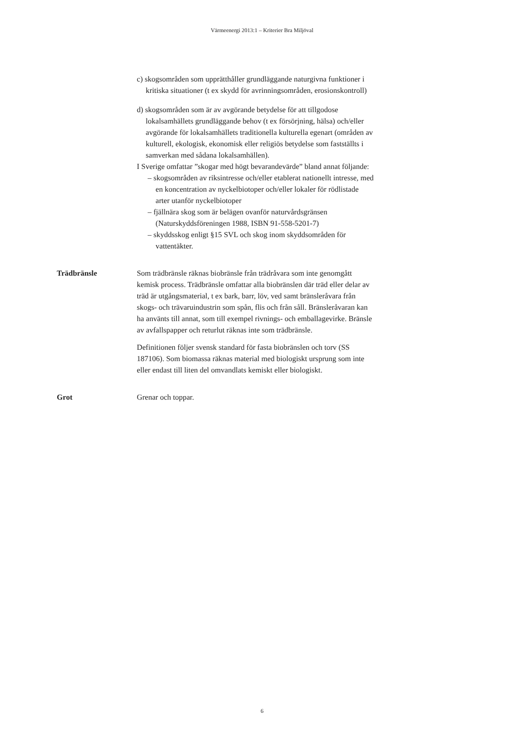Värmeenergi 2013:1 – Kriterier Bra Miljöval
c) skogsområden som upprätthåller grundläggande naturgivna funktioner i kritiska situationer (t ex skydd för avrinnings­områden, erosionskontroll)
d) skogsområden som är av avgörande betydelse för att tillgodose lokalsamhällets grundläggande behov (t ex försörjning, hälsa) och/eller avgörande för lokalsamhällets traditionella kulturella egenart (områden av kulturell, ekologisk, ekonomisk eller religiös betydelse som fastställts i samverkan med sådana lokalsamhällen).
I Sverige omfattar ”skogar med högt bevarandevärde” bland annat följande:
– skogsområden av riksintresse och/eller etablerat nationellt intresse, med en koncentration av nyckelbiotoper och/eller lokaler för rödlistade arter utanför nyckelbiotoper
– fjällnära skog som är belägen ovanför naturvårdsgränsen (Naturskyddsföreningen 1988, ISBN 91-558-5201-7)
– skyddsskog enligt §15 SVL och skog inom skyddsområden för vattentäkter.
Trädbränsle Som trädbränsle räknas biobränsle från trädråvara som inte genomgått kemisk process. Trädbränsle omfattar alla biobränslen där träd eller delar av träd är utgångsmaterial, t ex bark, barr, löv, ved samt bränsleråvara från skogs- och trävaruindustrin som spån, flis och från såll. Bränsleråvaran kan ha använts till annat, som till exempel rivnings- och emballagevirke. Bränsle av avfallspapper och returlut räknas inte som trädbränsle.
Definitionen följer svensk standard för fasta biobränslen och torv (SS 187106). Som biomassa räknas material med biologiskt ursprung som inte eller endast till liten del omvandlats kemiskt eller biologiskt.
Grot Grenar och toppar.
6